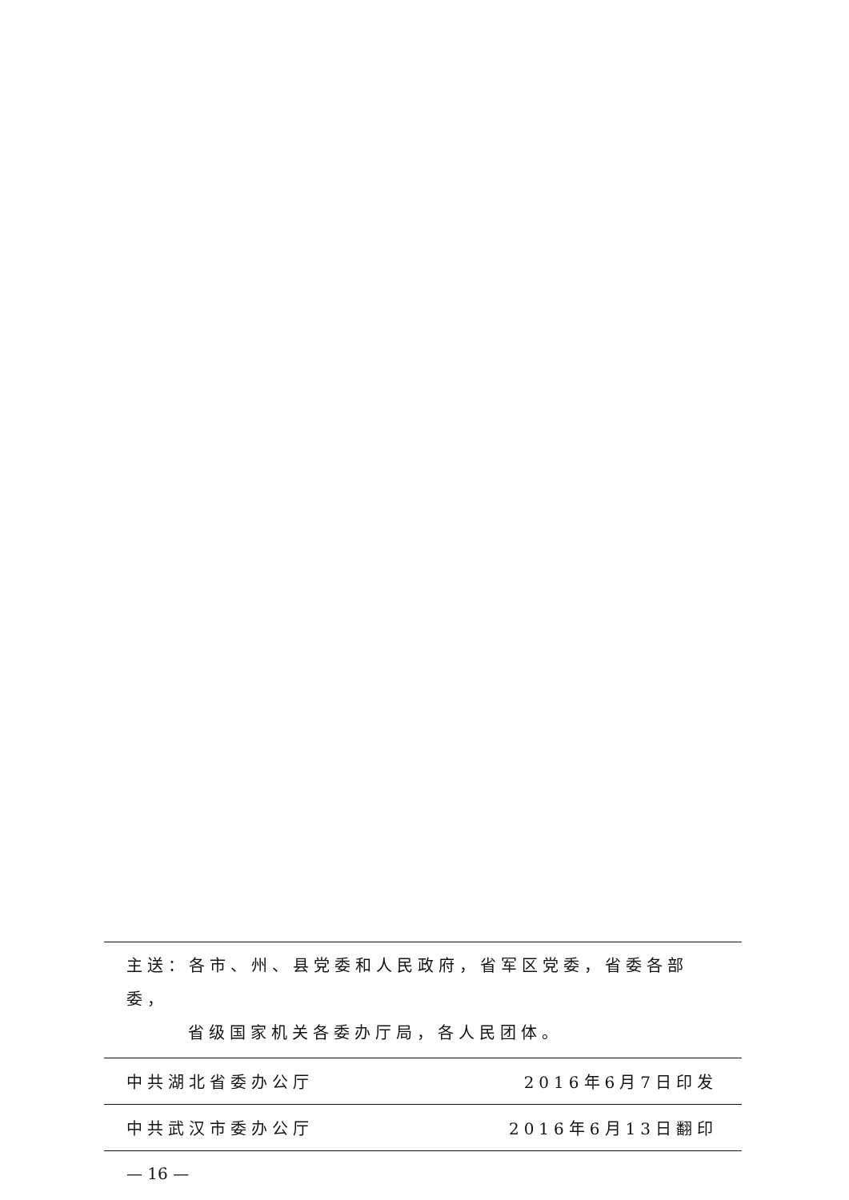主送：各市、州、县党委和人民政府，省军区党委，省委各部委，
省级国家机关各委办厅局，各人民团体。
中共湖北省委办公厅 2016年6月7日印发
中共武汉市委办公厅 2016年6月13日翻印
— 16 —